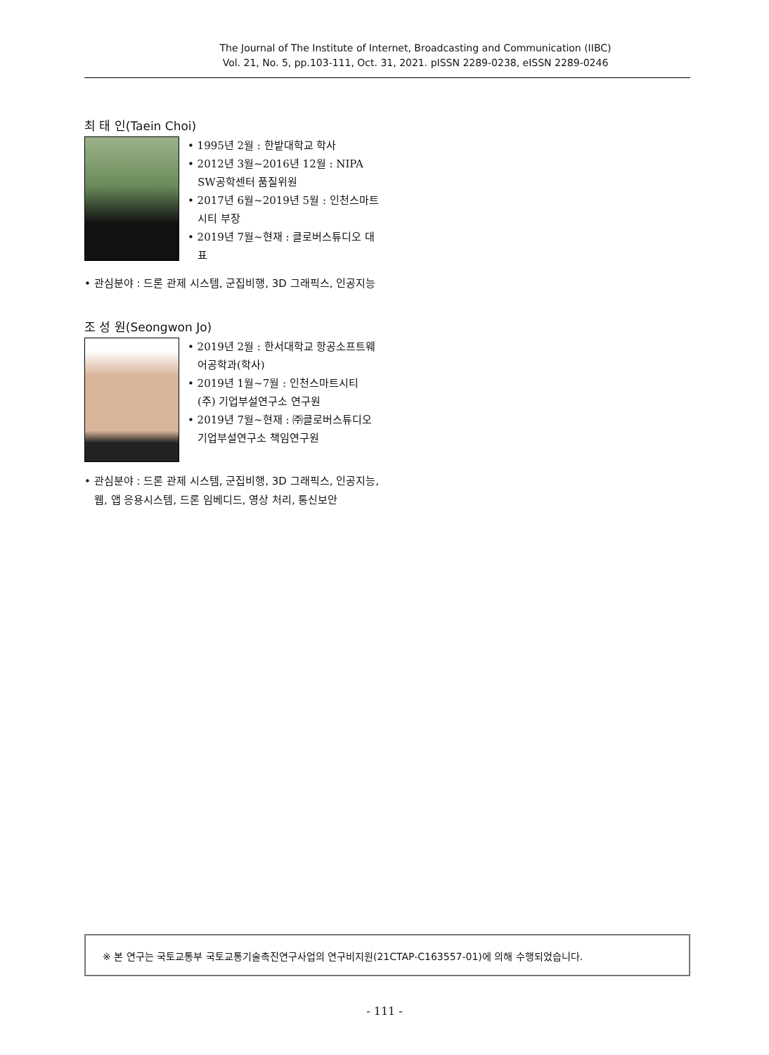The Journal of The Institute of Internet, Broadcasting and Communication (IIBC)
Vol. 21, No. 5, pp.103-111, Oct. 31, 2021. pISSN 2289-0238, eISSN 2289-0246
최 태 인(Taein Choi)
• 1995년 2월 : 한밭대학교 학사
• 2012년 3월~2016년 12월 : NIPA SW공학센터 품질위원
• 2017년 6월~2019년 5월 : 인천스마트시티 부장
• 2019년 7월~현재 : 클로버스튜디오 대표
• 관심분야 : 드론 관제 시스템, 군집비행, 3D 그래픽스, 인공지능
조 성 원(Seongwon Jo)
• 2019년 2월 : 한서대학교 항공소프트웨어공학과(학사)
• 2019년 1월~7월 : 인천스마트시티 (주) 기업부설연구소 연구원
• 2019년 7월~현재 : ㈜클로버스튜디오 기업부설연구소 책임연구원
• 관심분야 : 드론 관제 시스템, 군집비행, 3D 그래픽스, 인공지능, 웹, 앱 응용시스템, 드론 임베디드, 영상 처리, 통신보안
※ 본 연구는 국토교통부 국토교통기술촉진연구사업의 연구비지원(21CTAP-C163557-01)에 의해 수행되었습니다.
- 111 -